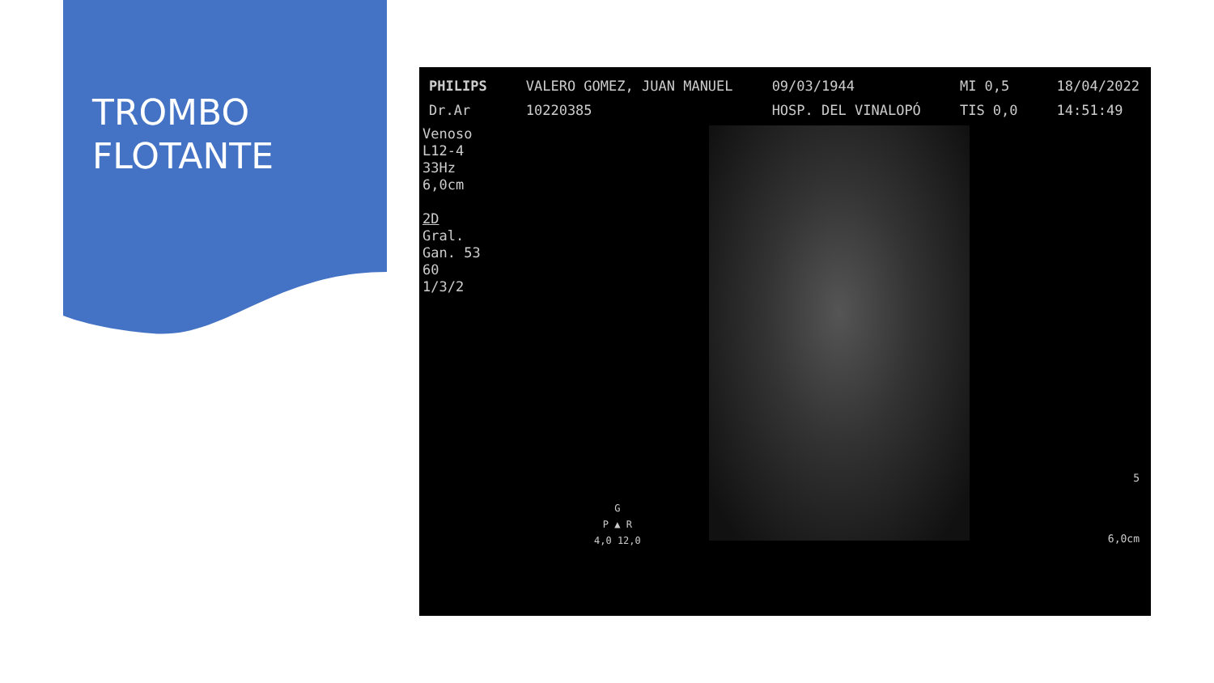TROMBO
FLOTANTE
PHILIPS
Dr.Ar VALERO GOMEZ, JUAN MANUEL
10220385 09/03/1944
HOSP. DEL VINALOPÓ MI 0,5
TIS 0,0 18/04/2022
14:51:49
Venoso
L12-4
33Hz
6,0cm
2D
Gral.
Gan. 53
60
1/3/2
G
P ▲ R
4,0 12,0
5
6,0cm